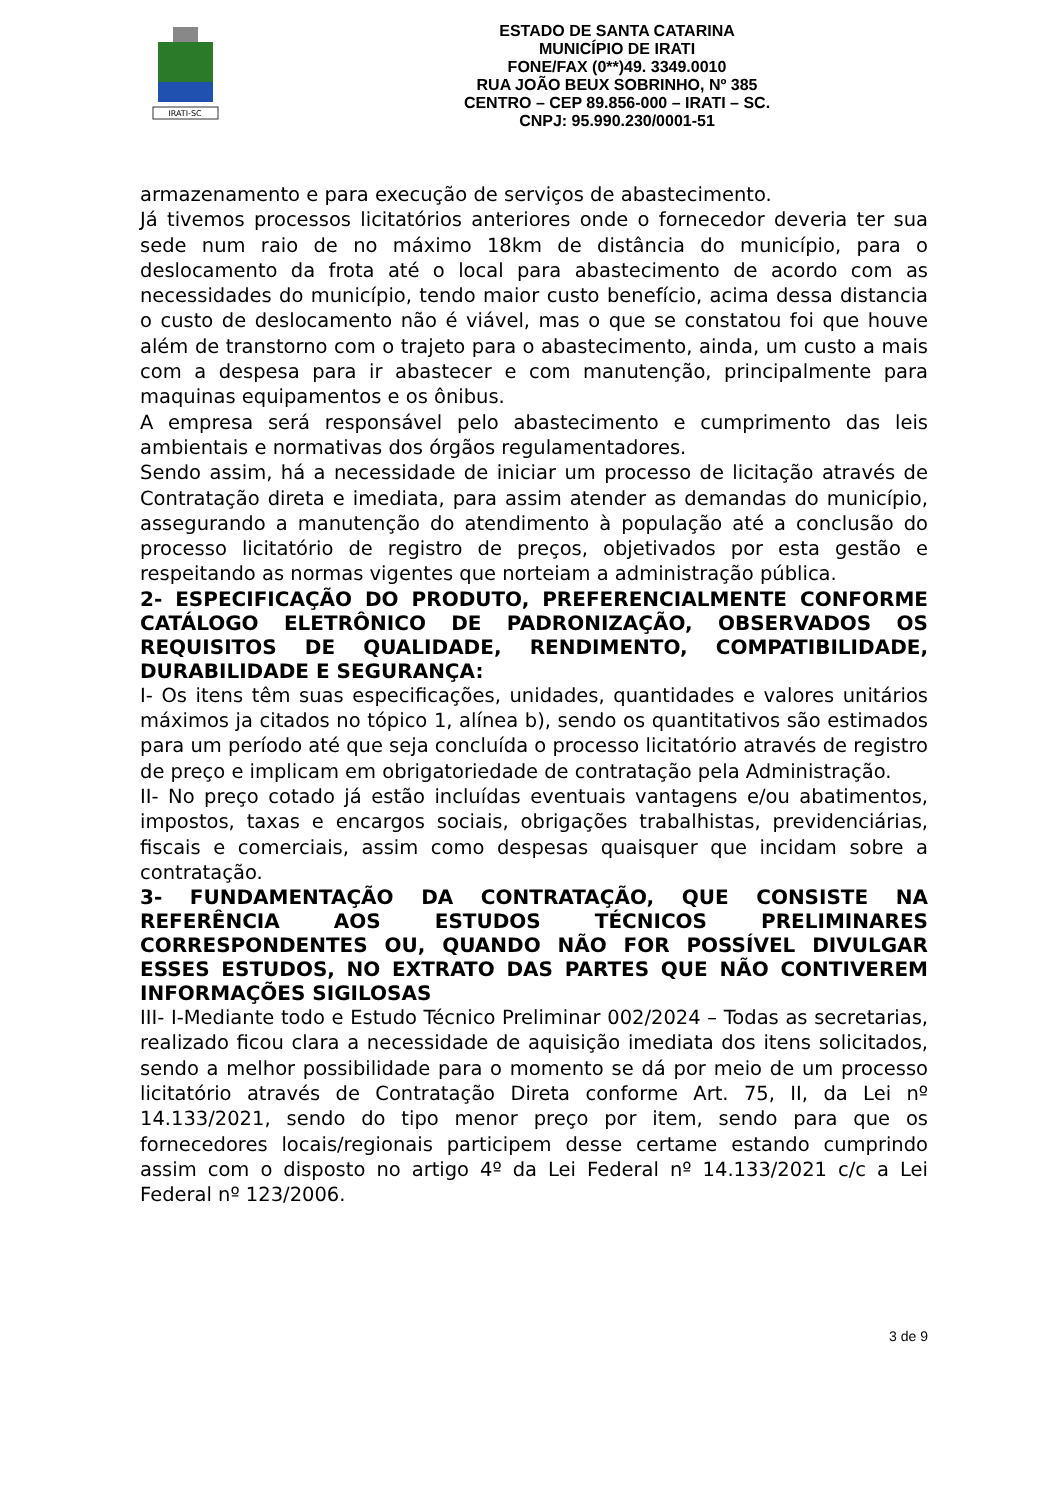IRATI-SC
ESTADO DE SANTA CATARINA
MUNICÍPIO DE IRATI
FONE/FAX (0**)49. 3349.0010
RUA JOÃO BEUX SOBRINHO, Nº 385
CENTRO – CEP 89.856-000 – IRATI – SC.
CNPJ: 95.990.230/0001-51
armazenamento e para execução de serviços de abastecimento.
Já tivemos processos licitatórios anteriores onde o fornecedor deveria ter sua sede num raio de no máximo 18km de distância do município, para o deslocamento da frota até o local para abastecimento de acordo com as necessidades do município, tendo maior custo benefício, acima dessa distancia o custo de deslocamento não é viável, mas o que se constatou foi que houve além de transtorno com o trajeto para o abastecimento, ainda, um custo a mais com a despesa para ir abastecer e com manutenção, principalmente para maquinas equipamentos e os ônibus.
A empresa será responsável pelo abastecimento e cumprimento das leis ambientais e normativas dos órgãos regulamentadores.
Sendo assim, há a necessidade de iniciar um processo de licitação através de Contratação direta e imediata, para assim atender as demandas do município, assegurando a manutenção do atendimento à população até a conclusão do processo licitatório de registro de preços, objetivados por esta gestão e respeitando as normas vigentes que norteiam a administração pública.
2- ESPECIFICAÇÃO DO PRODUTO, PREFERENCIALMENTE CONFORME CATÁLOGO ELETRÔNICO DE PADRONIZAÇÃO, OBSERVADOS OS REQUISITOS DE QUALIDADE, RENDIMENTO, COMPATIBILIDADE, DURABILIDADE E SEGURANÇA:
I- Os itens têm suas especificações, unidades, quantidades e valores unitários máximos ja citados no tópico 1, alínea b), sendo os quantitativos são estimados para um período até que seja concluída o processo licitatório através de registro de preço e implicam em obrigatoriedade de contratação pela Administração.
II- No preço cotado já estão incluídas eventuais vantagens e/ou abatimentos, impostos, taxas e encargos sociais, obrigações trabalhistas, previdenciárias, fiscais e comerciais, assim como despesas quaisquer que incidam sobre a contratação.
3- FUNDAMENTAÇÃO DA CONTRATAÇÃO, QUE CONSISTE NA REFERÊNCIA AOS ESTUDOS TÉCNICOS PRELIMINARES CORRESPONDENTES OU, QUANDO NÃO FOR POSSÍVEL DIVULGAR ESSES ESTUDOS, NO EXTRATO DAS PARTES QUE NÃO CONTIVEREM INFORMAÇÕES SIGILOSAS
III- I-Mediante todo e Estudo Técnico Preliminar 002/2024 – Todas as secretarias, realizado ficou clara a necessidade de aquisição imediata dos itens solicitados, sendo a melhor possibilidade para o momento se dá por meio de um processo licitatório através de Contratação Direta conforme Art. 75, II, da Lei nº 14.133/2021, sendo do tipo menor preço por item, sendo para que os fornecedores locais/regionais participem desse certame estando cumprindo assim com o disposto no artigo 4º da Lei Federal nº 14.133/2021 c/c a Lei Federal nº 123/2006.
3 de 9